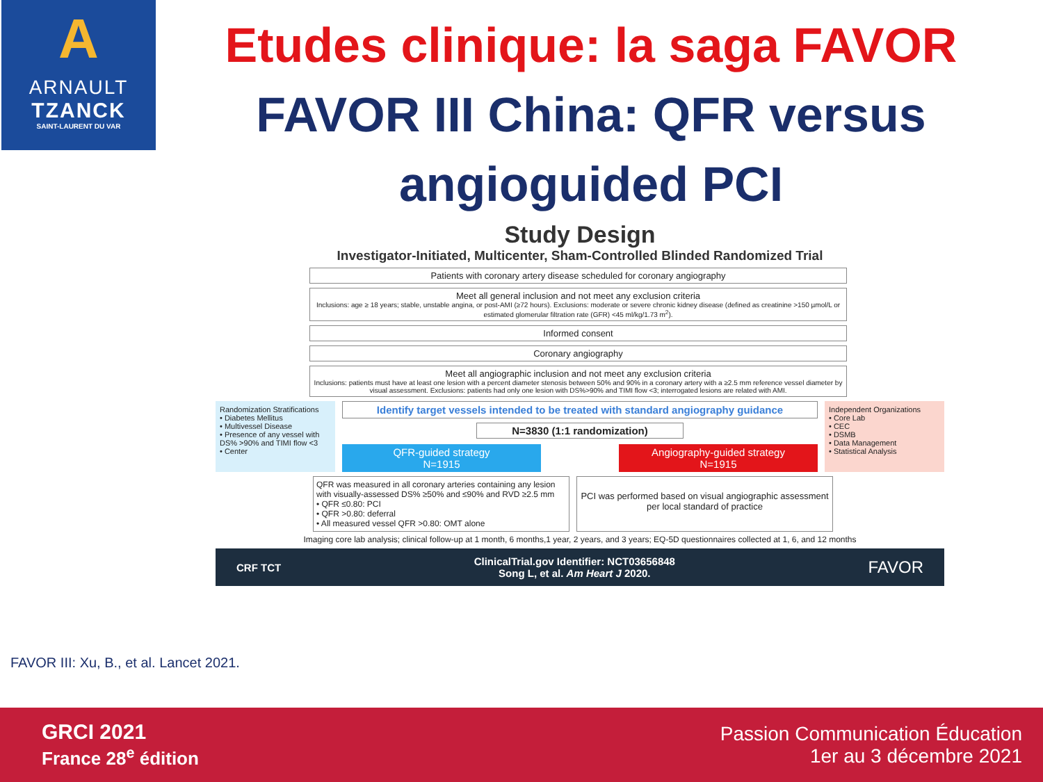A
ARNAULT
TZANCK
SAINT-LAURENT DU VAR
Etudes clinique: la saga FAVOR
FAVOR III China: QFR versus angioguided PCI
Study Design
Investigator-Initiated, Multicenter, Sham-Controlled Blinded Randomized Trial
Patients with coronary artery disease scheduled for coronary angiography
Meet all general inclusion and not meet any exclusion criteria
Inclusions: age ≥ 18 years; stable, unstable angina, or post-AMI (≥72 hours). Exclusions: moderate or severe chronic kidney disease (defined as creatinine >150 µmol/L or estimated glomerular filtration rate (GFR) <45 ml/kg/1.73 m<sup>2</sup>).
Informed consent
Coronary angiography
Meet all angiographic inclusion and not meet any exclusion criteria
Inclusions: patients must have at least one lesion with a percent diameter stenosis between 50% and 90% in a coronary artery with a ≥2.5 mm reference vessel diameter by visual assessment. Exclusions: patients had only one lesion with DS%>90% and TIMI flow <3; interrogated lesions are related with AMI.
Randomization Stratifications
• Diabetes Mellitus
• Multivessel Disease
• Presence of any vessel with DS% >90% and TIMI flow <3
• Center
Identify target vessels intended to be treated with standard angiography guidance
N=3830 (1:1 randomization)
QFR-guided strategy
N=1915
Angiography-guided strategy
N=1915
Independent Organizations
• Core Lab
• CEC
• DSMB
• Data Management
• Statistical Analysis
QFR was measured in all coronary arteries containing any lesion with visually-assessed DS% ≥50% and ≤90% and RVD ≥2.5 mm
• QFR ≤0.80: PCI
• QFR >0.80: deferral
• All measured vessel QFR >0.80: OMT alone
PCI was performed based on visual angiographic assessment per local standard of practice
Imaging core lab analysis; clinical follow-up at 1 month, 6 months,1 year, 2 years, and 3 years; EQ-5D questionnaires collected at 1, 6, and 12 months
CRF TCT ClinicalTrial.gov Identifier: NCT03656848
Song L, et al. Am Heart J 2020. FAVOR
FAVOR III: Xu, B., et al. Lancet 2021.
GRCI 2021
France 28<sup>e</sup> édition
Passion Communication Éducation
1er au 3 décembre 2021